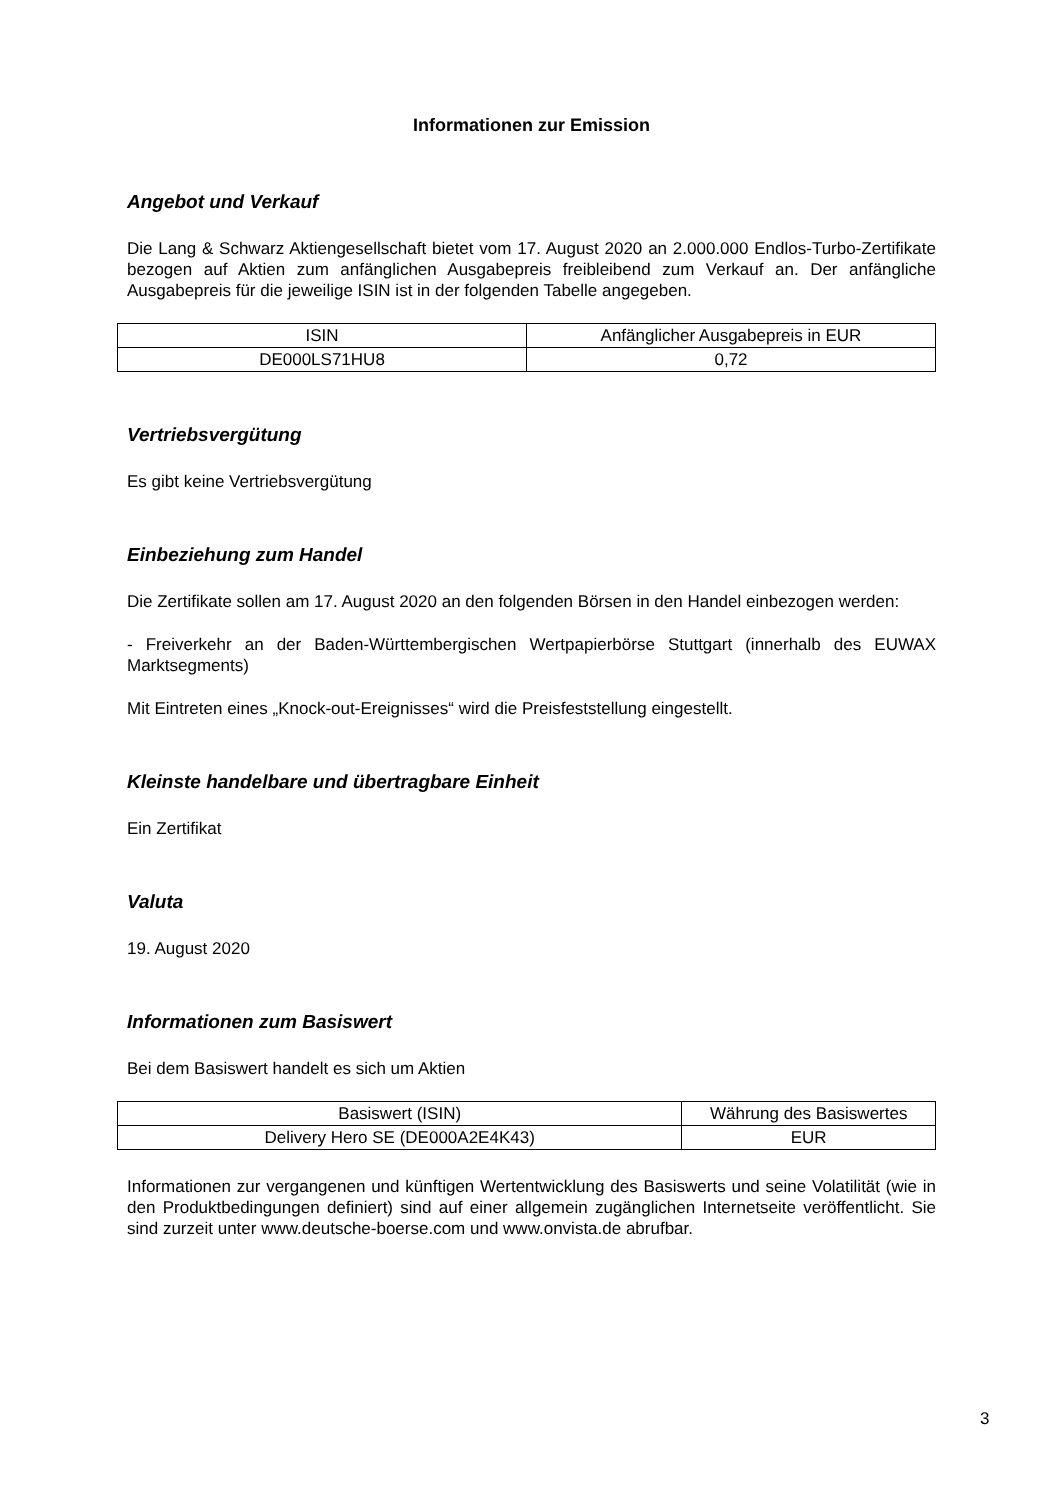Informationen zur Emission
Angebot und Verkauf
Die Lang & Schwarz Aktiengesellschaft bietet vom 17. August 2020 an 2.000.000 Endlos-Turbo-Zertifikate bezogen auf Aktien zum anfänglichen Ausgabepreis freibleibend zum Verkauf an. Der anfängliche Ausgabepreis für die jeweilige ISIN ist in der folgenden Tabelle angegeben.
| ISIN | Anfänglicher Ausgabepreis in EUR |
| DE000LS71HU8 | 0,72 |
Vertriebsvergütung
Es gibt keine Vertriebsvergütung
Einbeziehung zum Handel
Die Zertifikate sollen am 17. August 2020 an den folgenden Börsen in den Handel einbezogen werden:
- Freiverkehr an der Baden-Württembergischen Wertpapierbörse Stuttgart (innerhalb des EUWAX Marktsegments)
Mit Eintreten eines „Knock-out-Ereignisses“ wird die Preisfeststellung eingestellt.
Kleinste handelbare und übertragbare Einheit
Ein Zertifikat
Valuta
19. August 2020
Informationen zum Basiswert
Bei dem Basiswert handelt es sich um Aktien
| Basiswert (ISIN) | Währung des Basiswertes |
| Delivery Hero SE (DE000A2E4K43) | EUR |
Informationen zur vergangenen und künftigen Wertentwicklung des Basiswerts und seine Volatilität (wie in den Produktbedingungen definiert) sind auf einer allgemein zugänglichen Internetseite veröffentlicht. Sie sind zurzeit unter www.deutsche-boerse.com und www.onvista.de abrufbar.
3